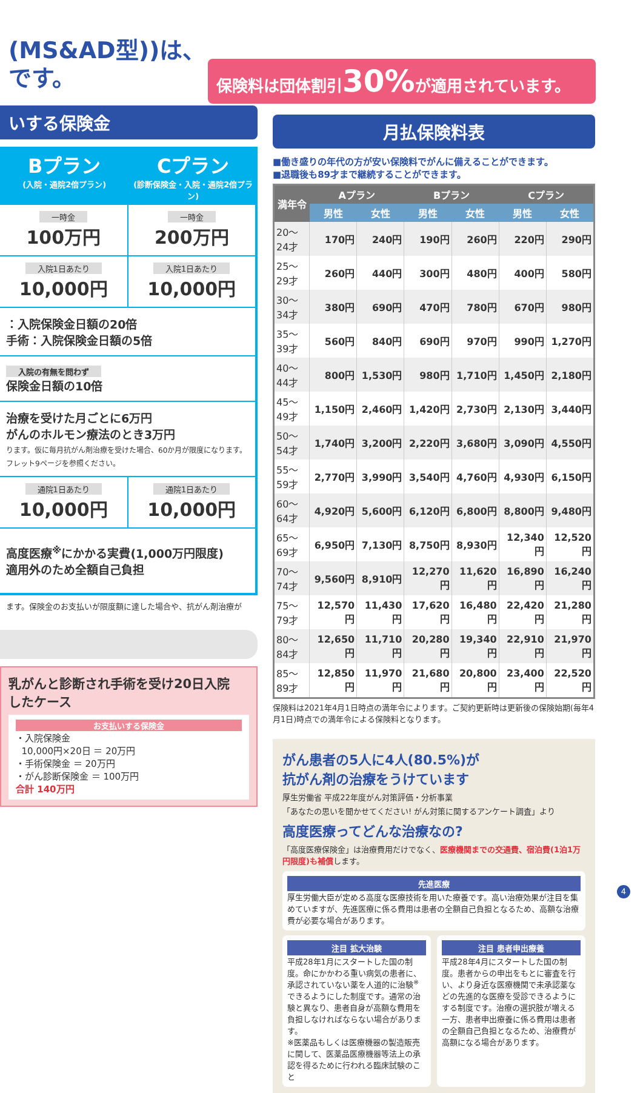保険料は団体割引30% が適用されています。
(MS&AD型))は、
です。
いする保険金
Bプラン
(入院・通院2倍プラン)
Cプラン
(診断保険金・入院・通院2倍プラン)
一時金
100万円
一時金
200万円
入院1日あたり
10,000円
入院1日あたり
10,000円
：入院保険金日額の20倍
手術：入院保険金日額の5倍
入院の有無を問わず
保険金日額の10倍
治療を受けた月ごとに6万円
がんのホルモン療法のとき3万円
ります。仮に毎月抗がん剤治療を受けた場合、60か月が限度になります。
フレット9ページを参照ください。
通院1日あたり
10,000円
通院1日あたり
10,000円
高度医療<sup>※</sup>にかかる実費(1,000万円限度)
適用外のため全額自己負担
ます。保険金のお支払いが限度額に達した場合や、抗がん剤治療が
乳がんと診断され手術を受け20日入院
したケース
お支払いする保険金
・入院保険金
10,000円×20日 ＝ 20万円
・手術保険金 ＝ 20万円
・がん診断保険金 ＝ 100万円
合計 140万円
月払保険料表
■働き盛りの年代の方が安い保険料でがんに備えることができます。
■退職後も89才まで継続することができます。
| 満年令 | Aプラン | | Bプラン | | Cプラン | |
| --- | --- | --- | --- | --- | --- | --- |
| | 男性 | 女性 | 男性 | 女性 | 男性 | 女性 |
| 20～24才 | 170円 | 240円 | 190円 | 260円 | 220円 | 290円 |
| 25～29才 | 260円 | 440円 | 300円 | 480円 | 400円 | 580円 |
| 30～34才 | 380円 | 690円 | 470円 | 780円 | 670円 | 980円 |
| 35～39才 | 560円 | 840円 | 690円 | 970円 | 990円 | 1,270円 |
| 40～44才 | 800円 | 1,530円 | 980円 | 1,710円 | 1,450円 | 2,180円 |
| 45～49才 | 1,150円 | 2,460円 | 1,420円 | 2,730円 | 2,130円 | 3,440円 |
| 50～54才 | 1,740円 | 3,200円 | 2,220円 | 3,680円 | 3,090円 | 4,550円 |
| 55～59才 | 2,770円 | 3,990円 | 3,540円 | 4,760円 | 4,930円 | 6,150円 |
| 60～64才 | 4,920円 | 5,600円 | 6,120円 | 6,800円 | 8,800円 | 9,480円 |
| 65～69才 | 6,950円 | 7,130円 | 8,750円 | 8,930円 | 12,340円 | 12,520円 |
| 70～74才 | 9,560円 | 8,910円 | 12,270円 | 11,620円 | 16,890円 | 16,240円 |
| 75～79才 | 12,570円 | 11,430円 | 17,620円 | 16,480円 | 22,420円 | 21,280円 |
| 80～84才 | 12,650円 | 11,710円 | 20,280円 | 19,340円 | 22,910円 | 21,970円 |
| 85～89才 | 12,850円 | 11,970円 | 21,680円 | 20,800円 | 23,400円 | 22,520円 |
保険料は2021年4月1日時点の満年令によります。ご契約更新時は更新後の保険始期(毎年4月1日)時点での満年令による保険料となります。
がん患者の5人に4人(80.5%)が
抗がん剤の治療をうけています
厚生労働省 平成22年度がん対策評価・分析事業
「あなたの思いを聞かせてください! がん対策に関するアンケート調査」より
高度医療ってどんな治療なの?
「高度医療保険金」は治療費用だけでなく、医療機関までの交通費、宿泊費(1泊1万円限度)も補償します。
先進医療
厚生労働大臣が定める高度な医療技術を用いた療養です。高い治療効果が注目を集めていますが、先進医療に係る費用は患者の全額自己負担となるため、高額な治療費が必要な場合があります。
注目 拡大治験
平成28年1月にスタートした国の制度。命にかかわる重い病気の患者に、承認されていない薬を人道的に治験<sup>※</sup>できるようにした制度です。通常の治験と異なり、患者自身が高額な費用を負担しなければならない場合があります。
※医薬品もしくは医療機器の製造販売に関して、医薬品医療機器等法上の承認を得るために行われる臨床試験のこと
注目 患者申出療養
平成28年4月にスタートした国の制度。患者からの申出をもとに審査を行い、より身近な医療機関で未承認薬などの先進的な医療を受診できるようにする制度です。治療の選択肢が増える一方、患者申出療養に係る費用は患者の全額自己負担となるため、治療費が高額になる場合があります。
4